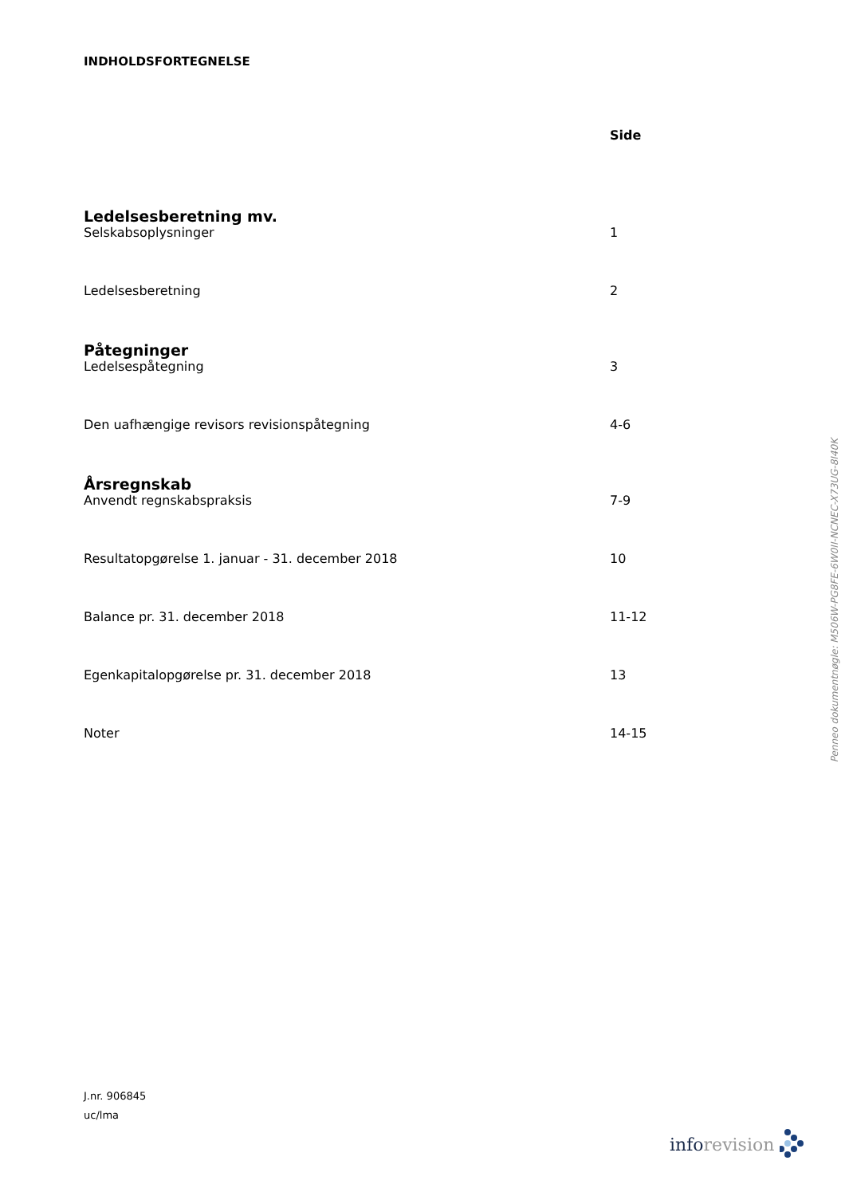INDHOLDSFORTEGNELSE
| | Side |
| --- | --- |
| Ledelsesberetning mv. | |
| Selskabsoplysninger | 1 |
| Ledelsesberetning | 2 |
| Påtegninger | |
| Ledelsespåtegning | 3 |
| Den uafhængige revisors revisionspåtegning | 4-6 |
| Årsregnskab | |
| Anvendt regnskabspraksis | 7-9 |
| Resultatopgørelse 1. januar - 31. december 2018 | 10 |
| Balance pr. 31. december 2018 | 11-12 |
| Egenkapitalopgørelse pr. 31. december 2018 | 13 |
| Noter | 14-15 |
J.nr. 906845
uc/lma
Penneo dokumentnøgle: M506W-PG8FE-6W0II-NCNEC-X73UG-8I40K
inforevision